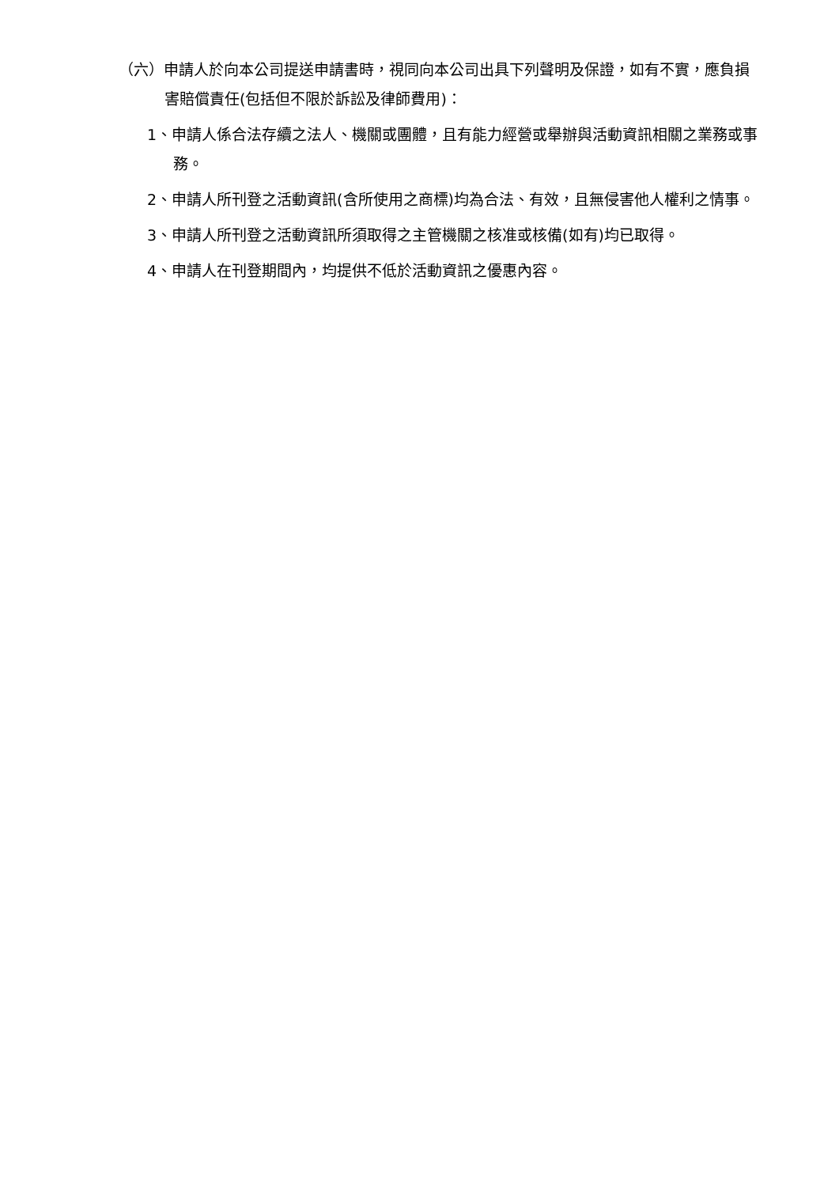（六）申請人於向本公司提送申請書時，視同向本公司出具下列聲明及保證，如有不實，應負損害賠償責任(包括但不限於訴訟及律師費用)：
1、申請人係合法存續之法人、機關或團體，且有能力經營或舉辦與活動資訊相關之業務或事務。
2、申請人所刊登之活動資訊(含所使用之商標)均為合法、有效，且無侵害他人權利之情事。
3、申請人所刊登之活動資訊所須取得之主管機關之核准或核備(如有)均已取得。
4、申請人在刊登期間內，均提供不低於活動資訊之優惠內容。